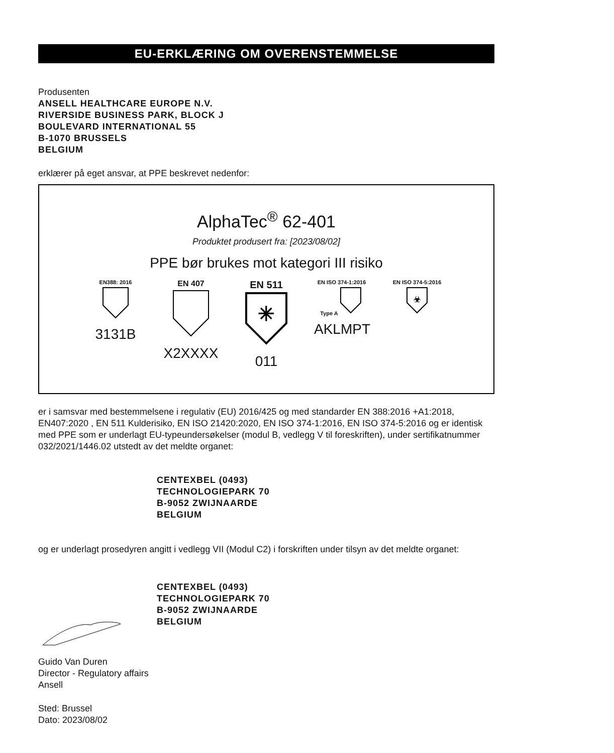EU-ERKLÆRING OM OVERENSTEMMELSE
Produsenten
ANSELL HEALTHCARE EUROPE N.V.
RIVERSIDE BUSINESS PARK, BLOCK J
BOULEVARD INTERNATIONAL 55
B-1070 BRUSSELS
BELGIUM
erklærer på eget ansvar, at PPE beskrevet nedenfor:
AlphaTec<sup>®</sup> 62-401
Produktet produsert fra: [2023/08/02]
PPE bør brukes mot kategori III risiko
EN388: 2016
3131B
EN 407
X2XXXX
EN 511
✳
011
EN ISO 374-1:2016
Type A
AKLMPT
EN ISO 374-5:2016
☣
er i samsvar med bestemmelsene i regulativ (EU) 2016/425 og med standarder EN 388:2016 +A1:2018, EN407:2020 , EN 511 Kulderisiko, EN ISO 21420:2020, EN ISO 374-1:2016, EN ISO 374-5:2016 og er identisk med PPE som er underlagt EU-typeundersøkelser (modul B, vedlegg V til foreskriften), under sertifikatnummer 032/2021/1446.02 utstedt av det meldte organet:
CENTEXBEL (0493)
TECHNOLOGIEPARK 70
B-9052 ZWIJNAARDE
BELGIUM
og er underlagt prosedyren angitt i vedlegg VII (Modul C2) i forskriften under tilsyn av det meldte organet:
CENTEXBEL (0493)
TECHNOLOGIEPARK 70
B-9052 ZWIJNAARDE
BELGIUM
Guido Van Duren
Director - Regulatory affairs
Ansell
Sted: Brussel
Dato: 2023/08/02